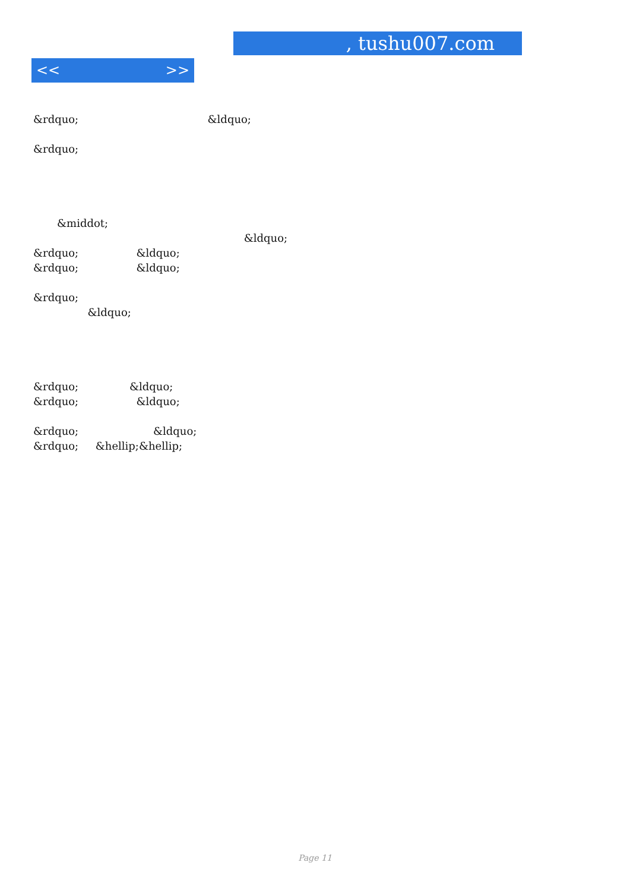, tushu007.com
<< >>
&rdquo; &ldquo;
&rdquo;
&middot;
&ldquo;
&rdquo; &ldquo;
&rdquo; &ldquo;
&rdquo;
&ldquo;
&rdquo; &ldquo;
&rdquo; &ldquo;
&rdquo; &ldquo;
&rdquo; &hellip;&hellip;
Page 11